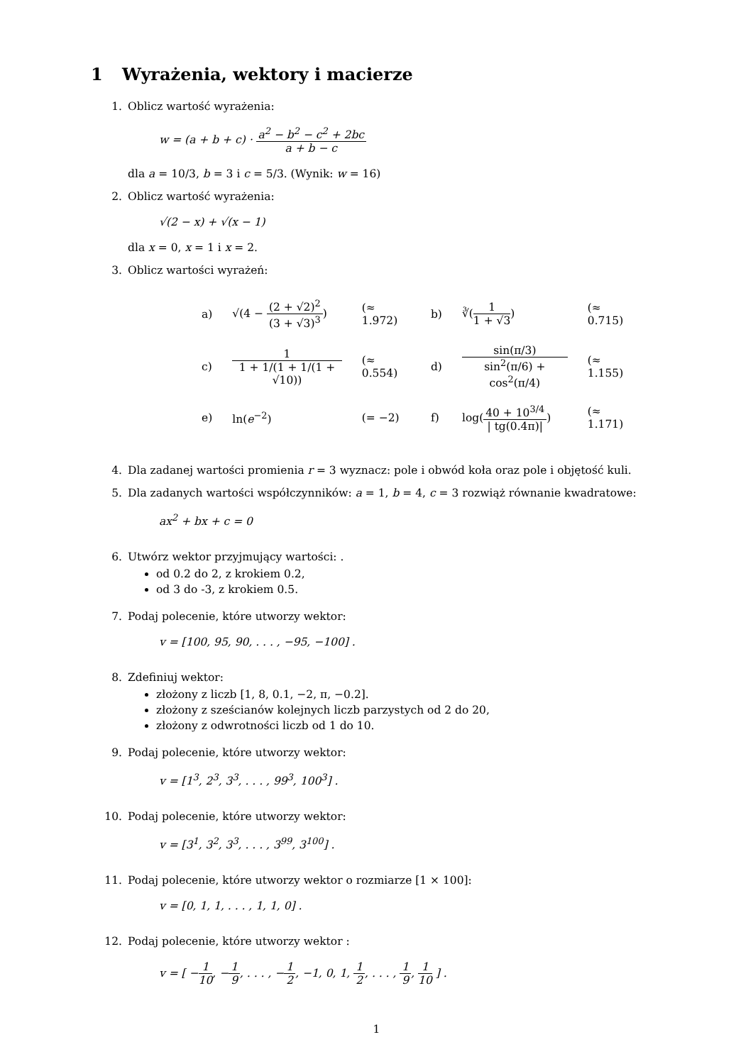1 Wyrażenia, wektory i macierze
1. Oblicz wartość wyrażenia:
w = (a + b + c) · a<sup>2</sup> − b<sup>2</sup> − c<sup>2</sup> + 2bc a + b − c
dla a = 10/3, b = 3 i c = 5/3. (Wynik: w = 16)
2. Oblicz wartość wyrażenia:
√(2 − x) + √(x − 1)
dla x = 0, x = 1 i x = 2.
3. Oblicz wartości wyrażeń:
| a) | √(4 − (2 + √2)<sup>2</sup> (3 + √3)<sup>3</sup> ) | (≈ 1.972) | b) | ∛( 1 1 + √3 ) | (≈ 0.715) |
| c) | 1 1 + 1/(1 + 1/(1 + √10)) | (≈ 0.554) | d) | sin(π/3) sin<sup>2</sup>(π/6) + cos<sup>2</sup>(π/4) | (≈ 1.155) |
| e) | ln( e<sup>−2</sup>) | (= −2) | f) | log( 40 + 10<sup>3/4</sup> / tg(0.4π)/ ) | (≈ 1.171) |
4. Dla zadanej wartości promienia r = 3 wyznacz: pole i obwód koła oraz pole i objętość kuli.
5. Dla zadanych wartości współczynników: a = 1, b = 4, c = 3 rozwiąż równanie kwadratowe:
ax<sup>2</sup> + bx + c = 0
6. Utwórz wektor przyjmujący wartości: .
od 0.2 do 2, z krokiem 0.2,
od 3 do -3, z krokiem 0.5.
7. Podaj polecenie, które utworzy wektor:
v = [100, 95, 90, . . . , −95, −100] .
8. Zdefiniuj wektor:
złożony z liczb [1, 8, 0.1, −2, π, −0.2].
złożony z sześcianów kolejnych liczb parzystych od 2 do 20,
złożony z odwrotności liczb od 1 do 10.
9. Podaj polecenie, które utworzy wektor:
v = [1<sup>3</sup>, 2<sup>3</sup>, 3<sup>3</sup>, . . . , 99<sup>3</sup>, 100<sup>3</sup>] .
10. Podaj polecenie, które utworzy wektor:
v = [3<sup>1</sup>, 3<sup>2</sup>, 3<sup>3</sup>, . . . , 3<sup>99</sup>, 3<sup>100</sup>] .
11. Podaj polecenie, które utworzy wektor o rozmiarze [1 × 100]:
v = [0, 1, 1, . . . , 1, 1, 0] .
12. Podaj polecenie, które utworzy wektor :
v = [ −1 10, −1 9, . . . , −1 2, −1, 0, 1, 1 2, . . . , 1 9, 1 10 ] .
1